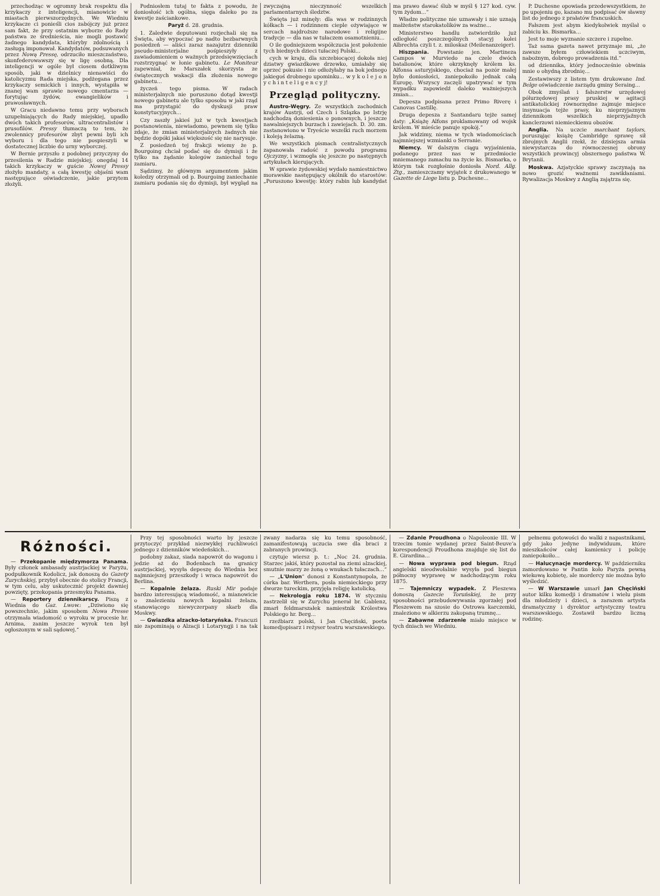przechodząc w ogromny brak respektu dla krzykaczy z inteligencji, mianowicie w miastach pierwszorzędnych. We Wiedniu krzykacze ci ponieśli cios zabójczy już przez sam fakt, że przy ostatnim wyborze do Rady państwa ze średnieścia, nie mogli postawić żadnego kandydata, któryby zdolnością i zasługą imponował. Kandydatów, podsuwanych przez Nową Pressę, odrzuciło mieszczaństwo, skonfederowawszy się w ligę osobną. Dla inteligencji w ogóle był ciosem dotkliwym sposób, jaki w dzielnicy nienawiści do katolicyzmu Rada miejska, podżegana przez krzykaczy semickich i innych, wystąpiła w znanej wam sprawie nowego cmentarza — forytując żydów, ewangielików i prawosławnych.
W Gracu niedawno temu przy wyborach uzupełniających do Rady miejskiej, upadło dwóch takich profesorów, ultracentralistów i prusofilów. Pressy tłumaczą to tem, że zwolennicy profesorów zbyt pewni byli ich wyboru i dla tego nie pospieszyli w dostatecznej liczbie do urny wyborczej.
W Bernie przyszło z podobnej przyczyny do przesilenia w Radzie miejskiej; onegdaj 14 takich krzykaczy w guście Nowej Pressy złożyło mandaty, a całą kwestję objaśni wam następujące oświadczenie, jakie przytem złożyli.
Podniosłem tutaj te fakta z powodu, że doniosłość ich ogólna, sięga daleko po za kwestje zaściankowe.
Paryż d. 28. grudnia.
1. Zaledwie deputowani rozjechali się na Święta, aby wypoczać po nadto bezbarwnych posiedzeń — aliści zaraz nazajutrz dzienniki pseudo-ministerjalne pośpieszyły z zawiadomieniem o ważnych przedsięwzięciach rozstrzygnąć w łonie gabinetu. Le Moniteur zapewniał, że Marszałek skorzysta ze świątecznych wakacji dla złożenia nowego gabinetu...
życzeń tego pisma. W radach ministerjalnych nie poruszono dotąd kwestji nowego gabinetu ale tylko sposobu w jaki rząd ma przystąpić do dyskusji praw konstytucyjnych...
Czy zaszły jakieś już w tych kwestjach postanowienia, niewiadomo, pewnem się tylko zdaje, że zmian ministerjalnych żadnych nie będzie dopóki jakaś większość się nie narysuje.
Z posiedzeń tej frakcji wiemy że p. Bourgoing chciał podać się do dymisji i że tylko na żądanie kolegów zaniechał tego zamiaru.
Sądzimy, że głównym argumentem jakim koledzy otrzymali od p. Bourgoing zaniechanie zamiaru podania się do dymisji, był wygląd na zwyczajną nieczynność wszelkich parlamentarnych śledztw.
Święta już minęły: dla was w rodzinnych kółkach — i rodzinnem cieple ożywiające w sercach najdroższe narodowe i religijne tradycje — dla nas w tułaczem osamotnieniu...
O ile godniejszem współczucia jest położenie tych biednych dzieci tułaczej Polski...
cych w kraju, dla szczebiocącej dokoła niej dziatwy gwiazdkowe drzewko, umiałaby się oprzeć pokusie i nie odłożyłaby na bok jednego jakiegoś drobnego upominku... w y k o l e j o n y c h i n t e l i g e n c y j!
Przegląd polityczny.
Austro-Węgry. Ze wszystkich zachodnich krajów Austrji, od Czech i Szlązka po Istrję nadchodzą doniesienia o ponownych, i jeszcze nawalniejszych burzach i zawiejach. D. 30. zm. zastanowiono w Tryeście wszelki ruch morzem i koleją żelazną.
We wszystkich pismach centralistycznych zapanowała radość z powodu programu Ojczyzny, i wzmogła się jeszcze po następnych artykułach kierujących.
W sprawie żydowskiej wydało namiestnictwo morawskie następujący okólnik do starostów: „Poruszono kwestję: który rabin lub kandydat ma prawo dawać ślub w myśl § 127 kod. cyw. tym żydom...“
Władze polityczne nie uznawały i nie uznają małżeństw starokatolików za ważne...
Ministerstwo handlu zatwierdziło już odległość poszczególnych stacyj kolei Albrechta czyli t. z. miloskaz (Meilenanzeiger).
Hiszpania. Powstanie jen. Martineza Campos w Murviedo na czele dwóch batalionów, które okrzyknęły królem ks. Alfonsa asturyjskiego, chociaż na pozór małej było doniosłości, zaniepokoiło jednak całą Europę. Wszyscy zaczęli upatrywać w tym wypadku zapowiedź daleko ważniejszych zmian...
Depesza podpisana przez Primo Riverę i Canovas Castillę.
Druga depesza z Santandaru tejże samej daty: „Książę Alfons proklamowany od wojsk królem. W mieście panuje spokój.“
Jak widzimy, niema w tych wiadomościach najmniejszej wzmianki o Serranie.
Niemcy. W dalszym ciągu wyjaśnienia, podanego przez nas w przedmiocie mniemanego zamachu na życie ks. Bismarka, o którym tak rozgłośnie doniosła Nord. Allg. Ztg., zamieszczamy wyjątek z drukowanego w Gazette de Liege listu p. Duchesne...
P. Duchesne opowiada przedewszystkiem, że po upojeniu go, kazano mu podpisać ów sławny list do jednego z prałatów francuskich.
Fałszem jest abym kiedykolwiek myślał o zabiciu ks. Bismarka...
Jest to moje wyznanie szczere i zupełne.
Taż sama gazeta nawet przyznaje mi, „że zawsze byłem człowiekiem uczciwym, nabożnym, dobrego prowadzenia itd.“
od dziennika, który jednocześnie obwinia mnie o ohydną zbrodnię...
Zestawiwszy z listem tym drukowane Ind. Belge oświadczenie zarządu gminy Seraing...
Obok zmyślań i fałszerstw urzędowej półurzędowej prasy pruskiej w agitacji antikatolickiej równorzędne zajmuje miejsce insynuacja tejże prasy, ku nieprzyjaznym dziennikom wszelkich nieprzyjaźnych kanclerzowi niemieckiemu obozów.
Anglia. Na uczcie marchant taylors, porusząjąc książę Cambridge sprawę sił zbrojnych Anglii rzekł, że dzisiejsza armia niewystarcza do równoczesnej obrony wszystkich prowincyj obszernego państwa W. Brytanii.
Moskwa. Azjatyckie sprawy zaczynają na nowo grozić ważnemi zawikłaniami. Rywalizacja Moskwy z Anglią zajątrza się.
Różności.
— Przekopanie międzymorza Panama. Były członek ambasady austrjackiej w Paryżu, podpułkownik Kodolicz, jak donoszą do Gazety Zurychskiej, przybył obecnie do stolicy Francji, w tym celu, aby uskutecznić projekt dawniej powzięty, przekopania przesmyku Panama.
— Reportery dziennikarscy. Piszą z Wiednia do Gaz. Lwow.: „Dziwiono się powszechnie, jakim sposobem Nowa Presse otrzymała wiadomość o wyroku w procesie hr. Arnima, zanim jeszcze wyrok ten był ogłoszonym w sali sądowej.“
Przy tej sposobności warto by jeszcze przytoczyć przykład niezwykłej ruchliwości jednego z dzienników wiedeńskich...
podobny zakaz, siada napowrót do wagonu i jedzie aż do Bodenbach na granicy austrjackiej, wysyła depeszę do Wiednia bez najmniejszej przeszkody i wraca napowrót do Berlina.
— Kopalnie żelaza. Ruski Mir podaje bardzo interesującą wiadomość, a mianowicie o znalezieniu nowych kopalni żelaza, stanowiącego niewyczerpany skarb dla Moskwy.
— Gwiazdka alzacko-lotaryńska. Francuzi nie zapominają o Alzacji i Lotaryngji i na tak zwany nadarza się ku temu sposobność, zamanifestowują uczucia swe dla braci z zabranych prowincji.
czytuje wiersz p. t.: „Noc 24. grudnia. Starzec jakiś, który pozostał na ziemi alzackiej, smutnie marzy ze żoną o wnukach tułaczach...“
— „L'Union“ donosi z Konstantynopola, że córka bar. Werthera, posła niemieckiego przy dworze tureckim, przyjęła religję katolicką.
— Nekrologja roku 1874. W styczniu zastrzelił się w Zurychu jenerał br. Gablenz, zmarł feldmarszałek namiestnik Królestwa Polskiego hr. Berg...
rzeźbiarz polski, i Jan Chęciński, poeta komedjopisarz i reżyser teatru warszawskiego.
— Zdanie Proudhona o Napoleonie III. W trzecim tomie wydanej przez Saint-Beuve'a korespondencji Proudhona znajduje się list do E. Girardina...
— Nowa wyprawa pod biegun. Rząd angielski nieodwołalnie wysyła pod biegun północny wyprawę w nadchodzącym roku 1875.
— Tajemniczy wypadek. Z Pleszewa donoszą Gazecie Toruńskiej, że przy sposobności przebudowywania zgorzałej pod Pleszewem na szosie do Ostrowa karczemki, znaleziono w alkierzu zakopaną trumnę...
— Zabawne zdarzenie miało miejsce w tych dniach we Wiedniu.
pełnemu gotowości do walki z napastnikami, gdy jako jedyne indywiduum, które mieszkańców całej kamienicy i policję zaniepokoiło...
— Halucynacje mordercy. W październiku zamordowano w Pantin koło Paryża pewną wiekową kobietę, ale mordercy nie można było wyśledzić.
— W Warszawie umarł Jan Chęciński autor kilku komedji i dramatów i wielu pism dla młodzieży i dzieci, a zarazem artysta dramatyczny i dyrektor artystyczny teatru warszawskiego. Zostawił bardzo liczną rodzinę.